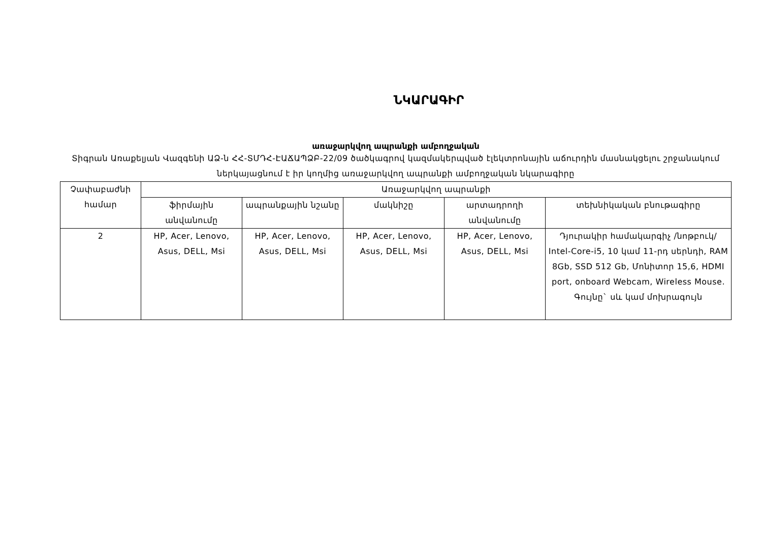ՆԿԱՐԱԳԻՐ
առաջարկվող ապրանքի ամբողջական
Տիգրան Առաքելյան Վազգենի ԱՁ-ն ՀՀ-ՏՄԴՀ-ԷԱՃԱՊՁԲ-22/09 ծածկագրով կազմակերպված էլեկտրոնային աճուրդին մասնակցելու շրջանակում ներկայացնում է իր կողմից առաջարկվող ապրանքի ամբողջական նկարագիրը
| Չափաբաժնի համար | Առաջարկվող ապրանքի | | | | |
| --- | --- | --- | --- | --- | --- |
| | ֆիրմային անվանումը | ապրանքային նշանը | մակնիշը | արտադրողի անվանումը | տեխնիկական բնութագիրը |
| 2 | HP, Acer, Lenovo, Asus, DELL, Msi | HP, Acer, Lenovo, Asus, DELL, Msi | HP, Acer, Lenovo, Asus, DELL, Msi | HP, Acer, Lenovo, Asus, DELL, Msi | Դյուրակիր համակարգիչ /նոթբուկ/ Intel-Core-i5, 10 կամ 11-րդ սերնդի, RAM 8Gb, SSD 512 Gb, Մոնիտոր 15,6, HDMI port, onboard Webcam, Wireless Mouse. Գույնը` սև կամ մոխրագույն |